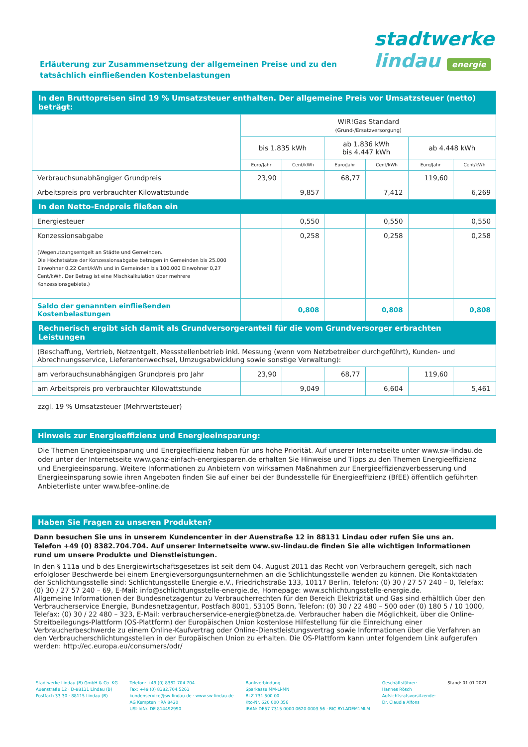stadtwerke
lindau energie
Erläuterung zur Zusammensetzung der allgemeinen Preise und zu den
tatsächlich einfließenden Kostenbelastungen
| In den Bruttopreisen sind 19 % Umsatzsteuer enthalten. Der allgemeine Preis vor Umsatzsteuer (netto) beträgt: | | | | | | |
| | WIR!Gas Standard (Grund-/Ersatzversorgung) | | | | | |
| | bis 1.835 kWh | | ab 1.836 kWh bis 4.447 kWh | | ab 4.448 kWh | |
| | Euro/Jahr | Cent/kWh | Euro/Jahr | Cent/kWh | Euro/Jahr | Cent/kWh |
| Verbrauchsunabhängiger Grundpreis | 23,90 | | 68,77 | | 119,60 | |
| Arbeitspreis pro verbrauchter Kilowattstunde | | 9,857 | | 7,412 | | 6,269 |
| In den Netto-Endpreis fließen ein | | | | | | |
| Energiesteuer | | 0,550 | | 0,550 | | 0,550 |
| Konzessionsabgabe (Wegenutzungsentgelt an Städte und Gemeinden. Die Höchstsätze der Konzessionsabgabe betragen in Gemeinden bis 25.000 Einwohner 0,22 Cent/kWh und in Gemeinden bis 100.000 Einwohner 0,27 Cent/kWh. Der Betrag ist eine Mischkalkulation über mehrere Konzessionsgebiete.) | | 0,258 | | 0,258 | | 0,258 |
| Saldo der genannten einfließenden Kostenbelastungen | | 0,808 | | 0,808 | | 0,808 |
| Rechnerisch ergibt sich damit als Grundversorgeranteil für die vom Grundversorger erbrachten Leistungen | | | | | | |
| (Beschaffung, Vertrieb, Netzentgelt, Messstellenbetrieb inkl. Messung (wenn vom Netzbetreiber durchgeführt), Kunden- und Abrechnungsservice, Lieferantenwechsel, Umzugsabwicklung sowie sonstige Verwaltung): | | | | | | |
| am verbrauchsunabhängigen Grundpreis pro Jahr | 23,90 | | 68,77 | | 119,60 | |
| am Arbeitspreis pro verbrauchter Kilowattstunde | | 9,049 | | 6,604 | | 5,461 |
zzgl. 19 % Umsatzsteuer (Mehrwertsteuer)
Hinweis zur Energieeffizienz und Energieeinsparung:
Die Themen Energieeinsparung und Energieeffizienz haben für uns hohe Priorität. Auf unserer Internetseite unter www.sw-lindau.de oder unter der Internetseite www.ganz-einfach-energiesparen.de erhalten Sie Hinweise und Tipps zu den Themen Energieeffizienz und Energieeinsparung. Weitere Informationen zu Anbietern von wirksamen Maßnahmen zur Energieeffizienzverbesserung und Energieeinsparung sowie ihren Angeboten finden Sie auf einer bei der Bundesstelle für Energieeffizienz (BfEE) öffentlich geführten Anbieterliste unter www.bfee-online.de
Haben Sie Fragen zu unseren Produkten?
Dann besuchen Sie uns in unserem Kundencenter in der Auenstraße 12 in 88131 Lindau oder rufen Sie uns an.
Telefon +49 (0) 8382.704.704. Auf unserer Internetseite www.sw-lindau.de finden Sie alle wichtigen Informationen rund um unsere Produkte und Dienstleistungen.
In den § 111a und b des Energiewirtschaftsgesetzes ist seit dem 04. August 2011 das Recht von Verbrauchern geregelt, sich nach erfolgloser Beschwerde bei einem Energieversorgungsunternehmen an die Schlichtungsstelle wenden zu können. Die Kontaktdaten der Schlichtungsstelle sind: Schlichtungsstelle Energie e.V., Friedrichstraße 133, 10117 Berlin, Telefon: (0) 30 / 27 57 240 – 0, Telefax: (0) 30 / 27 57 240 – 69, E-Mail: info@schlichtungsstelle-energie.de, Homepage: www.schlichtungsstelle-energie.de.
Allgemeine Informationen der Bundesnetzagentur zu Verbraucherrechten für den Bereich Elektrizität und Gas sind erhältlich über den Verbraucherservice Energie, Bundesnetzagentur, Postfach 8001, 53105 Bonn, Telefon: (0) 30 / 22 480 – 500 oder (0) 180 5 / 10 1000, Telefax: (0) 30 / 22 480 – 323, E-Mail: verbraucherservice-energie@bnetza.de. Verbraucher haben die Möglichkeit, über die Online-Streitbeilegungs-Plattform (OS-Plattform) der Europäischen Union kostenlose Hilfestellung für die Einreichung einer Verbraucherbeschwerde zu einem Online-Kaufvertrag oder Online-Dienstleistungsvertrag sowie Informationen über die Verfahren an den Verbraucherschlichtungsstellen in der Europäischen Union zu erhalten. Die OS-Plattform kann unter folgendem Link aufgerufen werden: http://ec.europa.eu/consumers/odr/
Stadtwerke Lindau (B) GmbH & Co. KG
Auenstraße 12 · D-88131 Lindau (B)
Postfach 33 30 · 88115 Lindau (B)
Telefon: +49 (0) 8382.704.704
Fax: +49 (0) 8382.704.5263
kundenservice@sw-lindau.de · www.sw-lindau.de
AG Kempten HRA 8420
USt-IdNr. DE 814492990
Bankverbindung
Sparkasse MM-Li-MN
BLZ 731 500 00
Kto-Nr. 620 000 356
IBAN: DE57 7315 0000 0620 0003 56 · BIC BYLADEM1MLM
Geschäftsführer:
Hannes Rösch
Aufsichtsratsvorsitzende:
Dr. Claudia Alfons
Stand: 01.01.2021